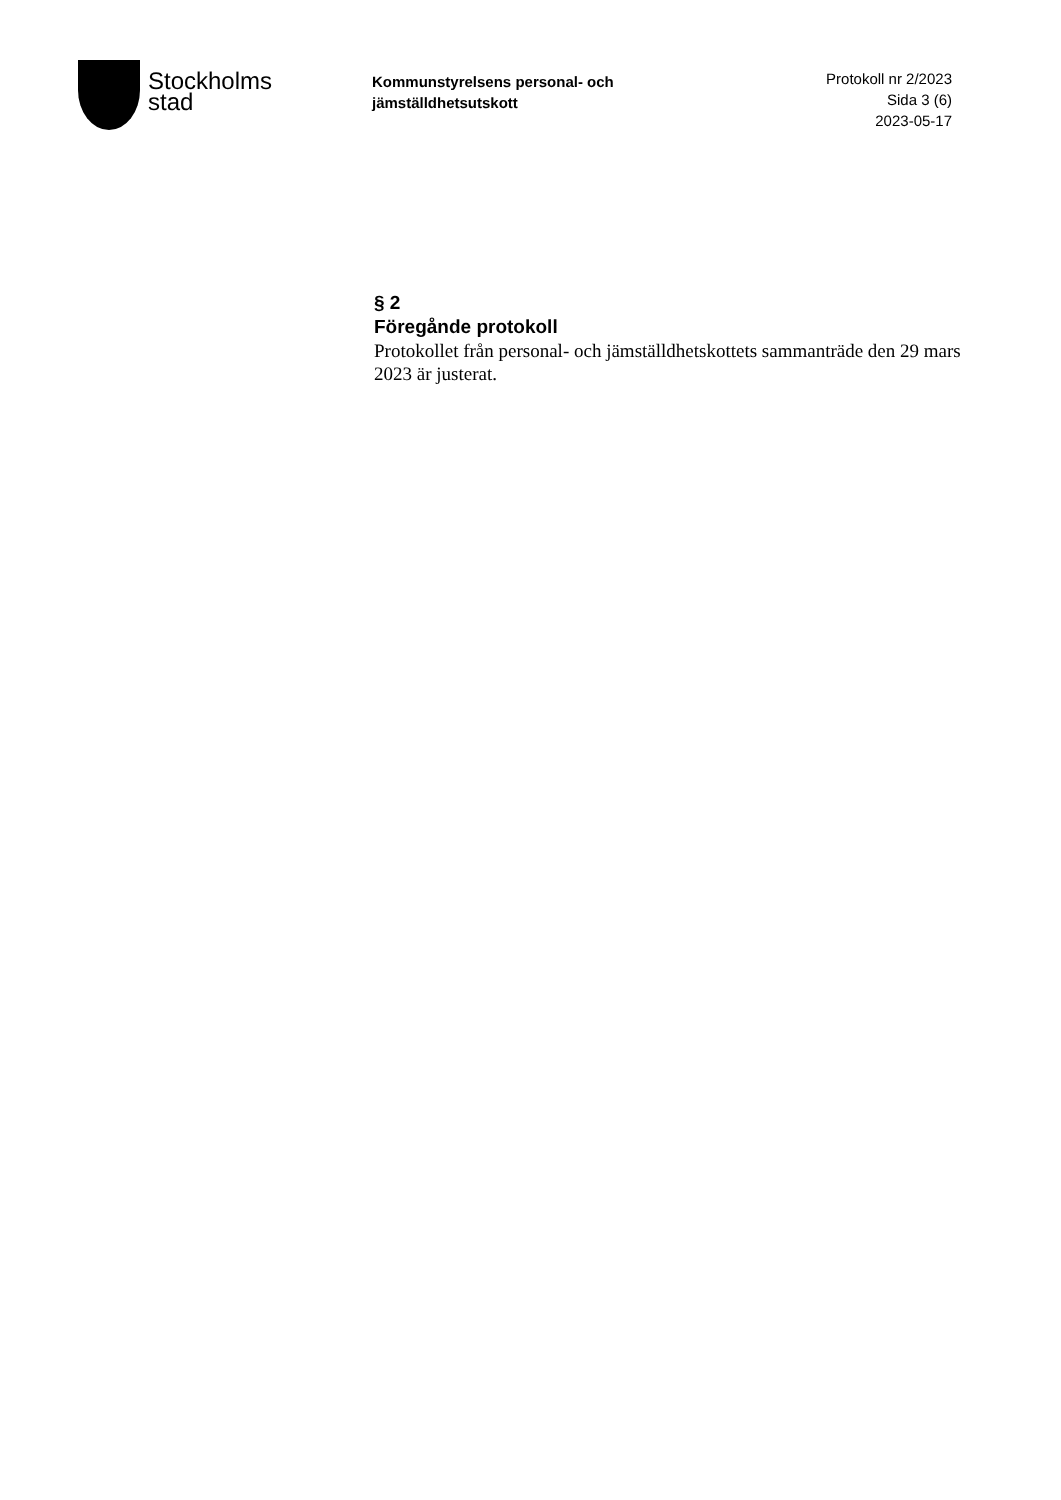Stockholms
stad
Kommunstyrelsens personal- och jämställdhetsutskott
Protokoll nr 2/2023
Sida 3 (6)
2023-05-17
§ 2
Föregånde protokoll
Protokollet från personal- och jämställdhetskottets sammanträde den 29 mars 2023 är justerat.